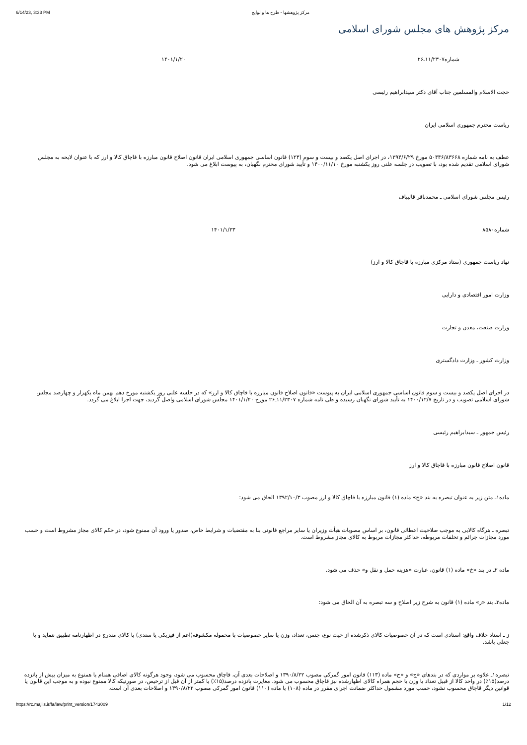6/14/23, 3:33 PM مرکز پژوهشها - طرح ها و لوایح
مرکز پژوهش های مجلس شورای اسلامی
شماره۱۱/۲۳۰۷ـ۲۶ ۱۴۰۱/۱/۲۰
حجت الاسلام والمسلمین جناب آقای دکتر سیدابراهیم رئیسی
ریاست محترم جمهوری اسلامی ایران
عطف به نامه شماره ۵۰۴۴۶/۸۳۶۶۸ مورخ ۱۳۹۴/۶/۲۹، در اجرای اصل یکصد و بیست و سوم (۱۲۳) قانون اساسی جمهوری اسلامی ایران قانون اصلاح قانون مبارزه با قاچاق کالا و ارز که با عنوان لایحه به مجلس شورای اسلامی تقدیم شده بود، با تصویب در جلسه علنی روز یکشنبه مورخ ۱۴۰۰/۱۱/۱۰ و تأیید شورای محترم نگهبان، به پیوست ابلاغ می شود.
رئیس مجلس شورای اسلامی ـ محمدباقر قالیباف
شماره۸۵۸۰ ۱۴۰۱/۱/۲۳
نهاد ریاست جمهوری (ستاد مرکزی مبارزه با قاچاق کالا و ارز)
وزارت امور اقتصادی و دارایی
وزارت صنعت، معدن و تجارت
وزارت کشور ـ وزارت دادگستری
در اجرای اصل یکصد و بیست و سوم قانون اساسی جمهوری اسلامی ایران به پیوست «قانون اصلاح قانون مبارزه با قاچاق کالا و ارز» که در جلسه علنی روز یکشنبه مورخ دهم بهمن ماه یکهزار و چهارصد مجلس شورای اسلامی تصویب و در تاریخ ۱۴۰۰/۱۲/۷ به تأیید شورای نگهبان رسیده و طی نامه شماره ۱۱/۲۳۰۷ـ۲۶ مورخ ۱۴۰۱/۱/۲۰ مجلس شورای اسلامی واصل گردید، جهت اجرا ابلاغ می گردد.
رئیس جمهور ـ سیدابراهیم رئیسی
قانون اصلاح قانون مبارزه با قاچاق کالا و ارز
ماده۱ـ متن زیر به عنوان تبصره به بند «ج» ماده (۱) قانون مبارزه با قاچاق کالا و ارز مصوب ۱۳۹۲/۱۰/۳ الحاق می شود:
تبصره ـ هرگاه کالایی به موجب صلاحیت اعطائی قانون، بر اساس مصوبات هیأت وزیران یا سایر مراجع قانونی بنا به مقتضیات و شرایط خاص، صدور یا ورود آن ممنوع شود، در حکم کالای مجاز مشروط است و حسب مورد مجازات جرائم و تخلفات مربوطه، حداکثر مجازات مربوط به کالای مجاز مشروط است.
ماده ۲ـ در بند «خ» ماده (۱) قانون، عبارت «هزینه حمل و نقل و» حذف می شود.
ماده۳ـ بند «ز» ماده (۱) قانون به شرح زیر اصلاح و سه تبصره به آن الحاق می شود:
ز ـ اسناد خلاف واقع: اسنادی است که در آن خصوصیات کالای ذکرشده از حیث نوع، جنس، تعداد، وزن یا سایر خصوصیات با محموله مکشوفه(اعم از فیزیکی یا سندی) یا کالای مندرج در اظهارنامه تطبیق ننماید و یا جعلی باشد.
تبصره۱ـ علاوه بر مواردی که در بندهای «ج» و «ح» ماده (۱۱۳) قانون امور گمرکی مصوب ۱۳۹۰/۸/۲۲ و اصلاحات بعدی آن، قاچاق محسوب می شود، وجود هرگونه کالای اضافی همنام یا همنوع به میزان بیش از پانزده درصد(۱۵٪) در واحد کالا از قبیل تعداد یا وزن یا حجم همراه کالای اظهارشده نیز قاچاق محسوب می شود. مغایرت پانزده درصد(۱۵٪) یا کمتر از آن قبل از ترخیص، در صورتیکه کالا ممنوع نبوده و به موجب این قانون یا قوانین دیگر قاچاق محسوب نشود، حسب مورد مشمول حداکثر ضمانت اجرای مقرر در ماده (۱۰۸) یا ماده (۱۱۰) قانون امور گمرکی مصوب ۱۳۹۰/۸/۲۲ و اصلاحات بعدی آن است.
https://rc.majlis.ir/fa/law/print_version/1743009 1/12